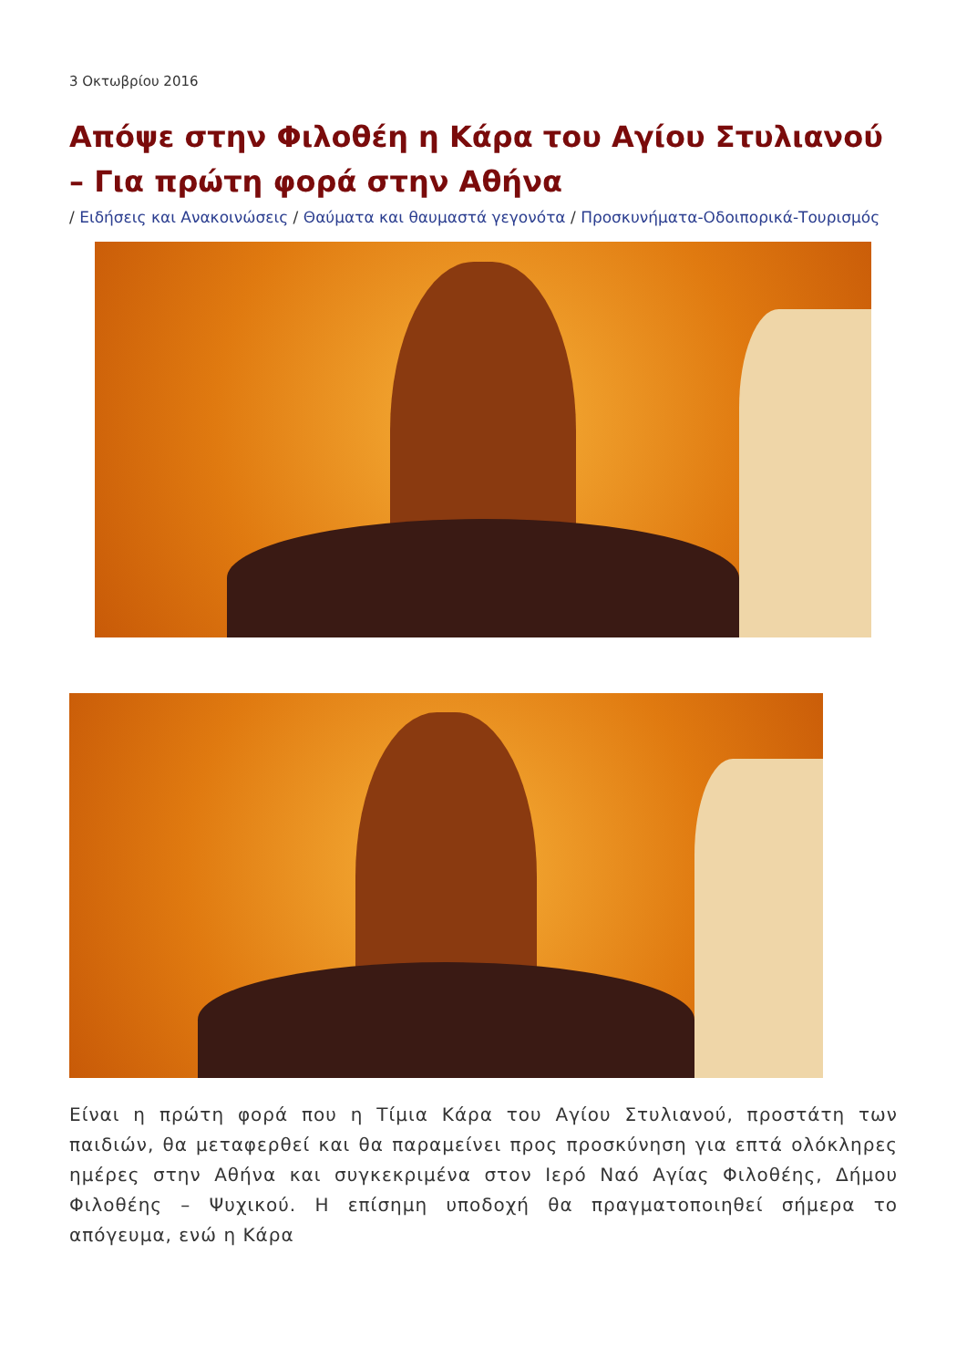3 Οκτωβρίου 2016
Απόψε στην Φιλοθέη η Κάρα του Αγίου Στυλιανού – Για πρώτη φορά στην Αθήνα
/ Ειδήσεις και Ανακοινώσεις / Θαύματα και θαυμαστά γεγονότα / Προσκυνήματα-Οδοιπορικά-Τουρισμός
Είναι η πρώτη φορά που η Τίμια Κάρα του Αγίου Στυλιανού, προστάτη των παιδιών, θα μεταφερθεί και θα παραμείνει προς προσκύνηση για επτά ολόκληρες ημέρες στην Αθήνα και συγκεκριμένα στον Ιερό Ναό Αγίας Φιλοθέης, Δήμου Φιλοθέης – Ψυχικού. Η επίσημη υποδοχή θα πραγματοποιηθεί σήμερα το απόγευμα, ενώ η Κάρα